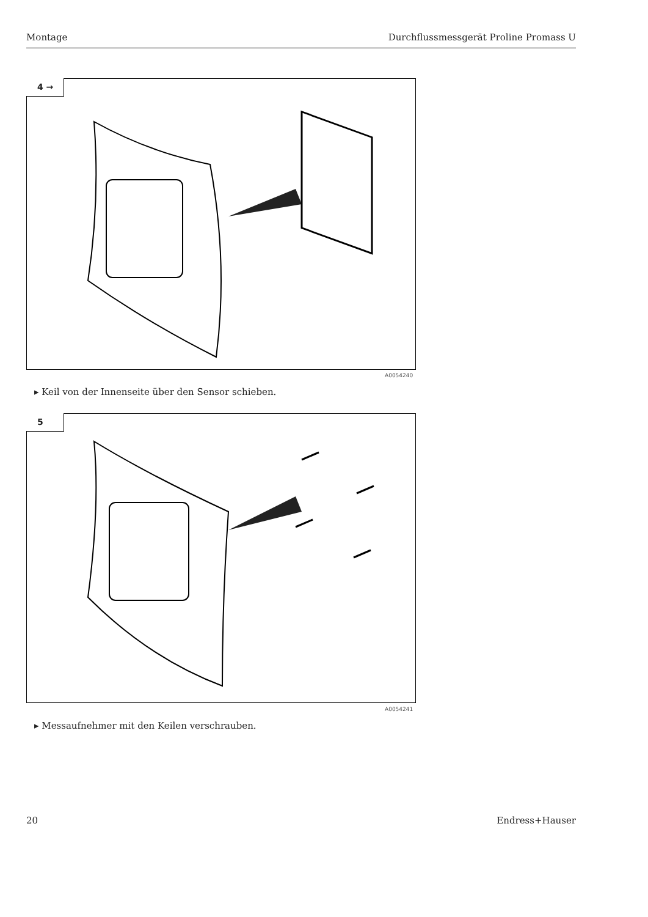Montage Durchflussmessgerät Proline Promass U
4 →
A0054240
▸ Keil von der Innenseite über den Sensor schieben.
5
A0054241
▸ Messaufnehmer mit den Keilen verschrauben.
20 Endress+Hauser